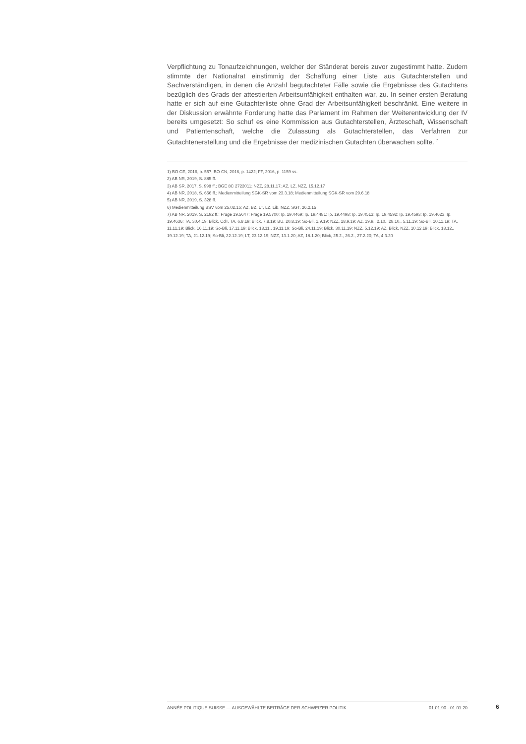Verpflichtung zu Tonaufzeichnungen, welcher der Ständerat bereis zuvor zugestimmt hatte. Zudem stimmte der Nationalrat einstimmig der Schaffung einer Liste aus Gutachterstellen und Sachverständigen, in denen die Anzahl begutachteter Fälle sowie die Ergebnisse des Gutachtens bezüglich des Grads der attestierten Arbeitsunfähigkeit enthalten war, zu. In seiner ersten Beratung hatte er sich auf eine Gutachterliste ohne Grad der Arbeitsunfähigkeit beschränkt. Eine weitere in der Diskussion erwähnte Forderung hatte das Parlament im Rahmen der Weiterentwicklung der IV bereits umgesetzt: So schuf es eine Kommission aus Gutachterstellen, Ärzteschaft, Wissenschaft und Patientenschaft, welche die Zulassung als Gutachterstellen, das Verfahren zur Gutachtenerstellung und die Ergebnisse der medizinischen Gutachten überwachen sollte. <sup>7</sup>
1) BO CE, 2016, p. 557; BO CN, 2016, p. 1422; FF, 2016, p. 1159 ss.
2) AB NR, 2019, S. 885 ff.
3) AB SR, 2017, S. 998 ff.; BGE 8C 2722011; NZZ, 28.11.17; AZ, LZ, NZZ, 15.12.17
4) AB NR, 2018, S. 666 ff.; Medienmitteilung SGK-SR vom 23.3.18; Medienmitteilung SGK-SR vom 29.6.18
5) AB NR, 2019, S. 328 ff.
6) Medienmitteilung BSV vom 25.02.15; AZ, BZ, LT, LZ, Lib, NZZ, SGT, 26.2.15
7) AB NR, 2019, S. 2192 ff.; Frage 19.5647; Frage 19.5700; Ip. 19.4469; Ip. 19.4481; Ip. 19.4498; Ip. 19.4513; Ip. 19.4592; Ip. 19.4593; Ip. 19.4623; Ip. 19.4636; TA, 30.4.19; Blick, CdT, TA, 6.8.19; Blick, 7.8.19; BU, 20.8.19; So-Bli, 1.9.19; NZZ, 18.9.19; AZ, 19.9., 2.10., 28.10., 5.11.19; So-Bli, 10.11.19; TA, 11.11.19; Blick, 16.11.19; So-Bli, 17.11.19; Blick, 18.11., 19.11.19; So-Bli, 24.11.19; Blick, 30.11.19; NZZ, 5.12.19; AZ, Blick, NZZ, 10.12.19; Blick, 18.12., 19.12.19; TA, 21.12.19; So-Bli, 22.12.19; LT, 23.12.19; NZZ, 13.1.20; AZ, 18.1.20; Blick, 25.2., 26.2., 27.2.20; TA, 4.3.20
ANNÉE POLITIQUE SUISSE — AUSGEWÄHLTE BEITRÄGE DER SCHWEIZER POLITIK 01.01.90 - 01.01.20 6